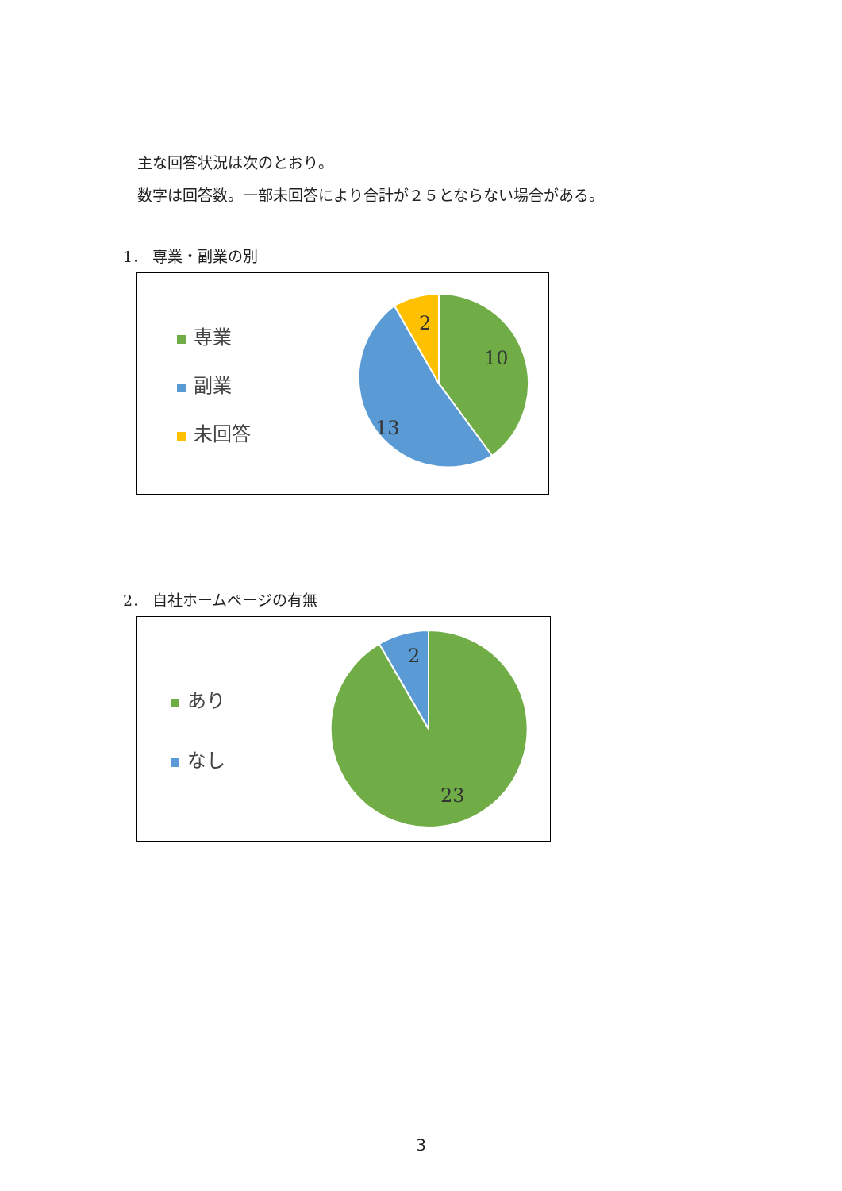主な回答状況は次のとおり。
数字は回答数。一部未回答により合計が２５とならない場合がある。
1． 専業・副業の別
専業
副業
未回答
2
10
13
2． 自社ホームページの有無
あり
なし
2
23
3